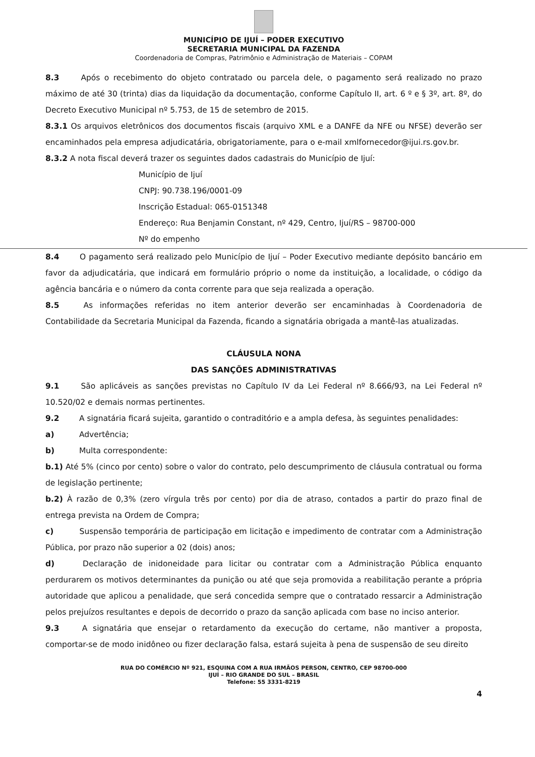MUNICÍPIO DE IJUÍ – PODER EXECUTIVO
SECRETARIA MUNICIPAL DA FAZENDA
Coordenadoria de Compras, Patrimônio e Administração de Materiais – COPAM
8.3 Após o recebimento do objeto contratado ou parcela dele, o pagamento será realizado no prazo máximo de até 30 (trinta) dias da liquidação da documentação, conforme Capítulo II, art. 6 º e § 3º, art. 8º, do Decreto Executivo Municipal nº 5.753, de 15 de setembro de 2015.
8.3.1 Os arquivos eletrônicos dos documentos fiscais (arquivo XML e a DANFE da NFE ou NFSE) deverão ser encaminhados pela empresa adjudicatária, obrigatoriamente, para o e-mail xmlfornecedor@ijui.rs.gov.br.
8.3.2 A nota fiscal deverá trazer os seguintes dados cadastrais do Município de Ijuí:
Município de Ijuí
CNPJ: 90.738.196/0001-09
Inscrição Estadual: 065-0151348
Endereço: Rua Benjamin Constant, nº 429, Centro, Ijuí/RS – 98700-000
Nº do empenho
8.4 O pagamento será realizado pelo Município de Ijuí – Poder Executivo mediante depósito bancário em favor da adjudicatária, que indicará em formulário próprio o nome da instituição, a localidade, o código da agência bancária e o número da conta corrente para que seja realizada a operação.
8.5 As informações referidas no item anterior deverão ser encaminhadas à Coordenadoria de Contabilidade da Secretaria Municipal da Fazenda, ficando a signatária obrigada a mantê-las atualizadas.
CLÁUSULA NONA
DAS SANÇÕES ADMINISTRATIVAS
9.1 São aplicáveis as sanções previstas no Capítulo IV da Lei Federal nº 8.666/93, na Lei Federal nº 10.520/02 e demais normas pertinentes.
9.2 A signatária ficará sujeita, garantido o contraditório e a ampla defesa, às seguintes penalidades:
a) Advertência;
b) Multa correspondente:
b.1) Até 5% (cinco por cento) sobre o valor do contrato, pelo descumprimento de cláusula contratual ou forma de legislação pertinente;
b.2) À razão de 0,3% (zero vírgula três por cento) por dia de atraso, contados a partir do prazo final de entrega prevista na Ordem de Compra;
c) Suspensão temporária de participação em licitação e impedimento de contratar com a Administração Pública, por prazo não superior a 02 (dois) anos;
d) Declaração de inidoneidade para licitar ou contratar com a Administração Pública enquanto perdurarem os motivos determinantes da punição ou até que seja promovida a reabilitação perante a própria autoridade que aplicou a penalidade, que será concedida sempre que o contratado ressarcir a Administração pelos prejuízos resultantes e depois de decorrido o prazo da sanção aplicada com base no inciso anterior.
9.3 A signatária que ensejar o retardamento da execução do certame, não mantiver a proposta, comportar-se de modo inidôneo ou fizer declaração falsa, estará sujeita à pena de suspensão de seu direito
RUA DO COMÉRCIO Nº 921, ESQUINA COM A RUA IRMÃOS PERSON, CENTRO, CEP 98700-000
IJUÍ – RIO GRANDE DO SUL – BRASIL
Telefone: 55 3331-8219
4